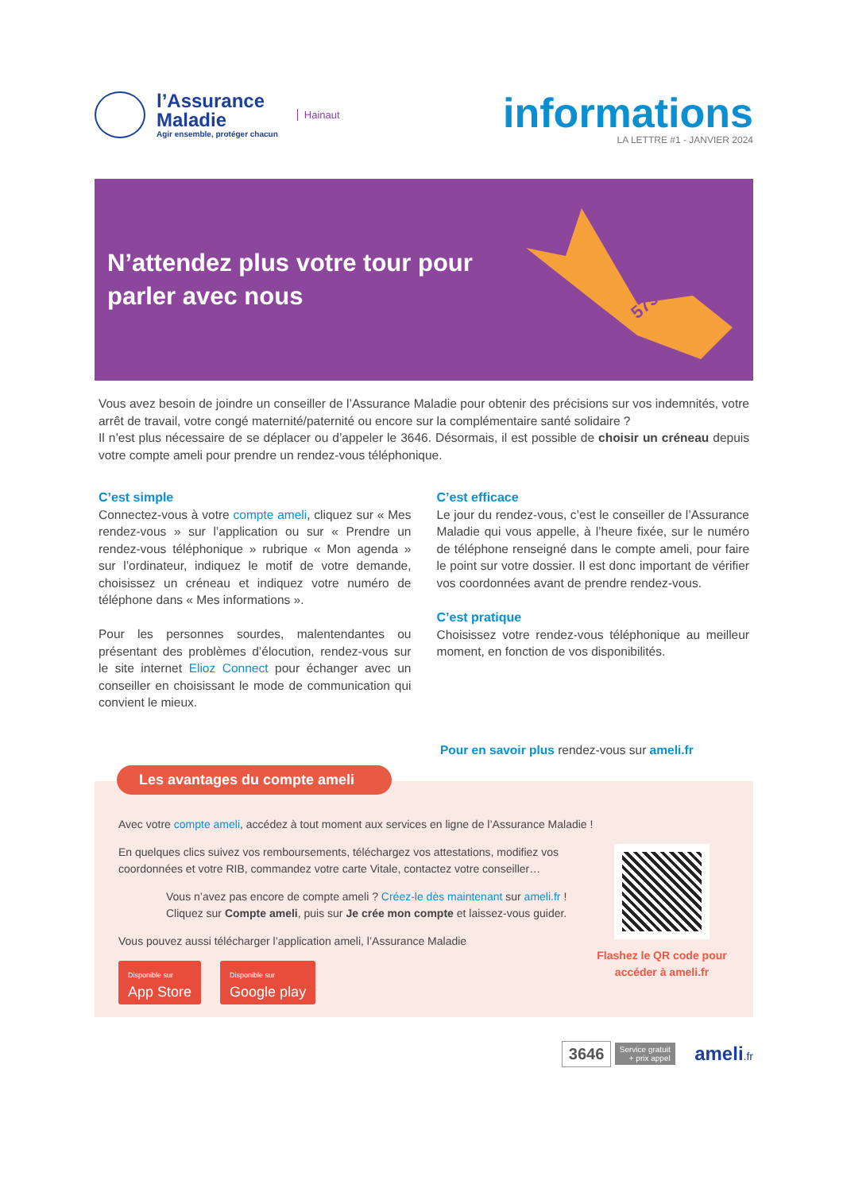l’Assurance
Maladie
Agir ensemble, protéger chacun
Hainaut
informations
LA LETTRE #1 - JANVIER 2024
N’attendez plus votre tour pour
parler avec nous
575
Vous avez besoin de joindre un conseiller de l’Assurance Maladie pour obtenir des précisions sur vos indemnités, votre arrêt de travail, votre congé maternité/paternité ou encore sur la complémentaire santé solidaire ?
Il n’est plus nécessaire de se déplacer ou d’appeler le 3646. Désormais, il est possible de choisir un créneau depuis votre compte ameli pour prendre un rendez-vous téléphonique.
C’est simple
Connectez-vous à votre compte ameli, cliquez sur « Mes rendez-vous » sur l’application ou sur « Prendre un rendez-vous téléphonique » rubrique « Mon agenda » sur l’ordinateur, indiquez le motif de votre demande, choisissez un créneau et indiquez votre numéro de téléphone dans « Mes informations ».
Pour les personnes sourdes, malentendantes ou présentant des problèmes d’élocution, rendez-vous sur le site internet Elioz Connect pour échanger avec un conseiller en choisissant le mode de communication qui convient le mieux.
C’est efficace
Le jour du rendez-vous, c’est le conseiller de l’Assurance Maladie qui vous appelle, à l’heure fixée, sur le numéro de téléphone renseigné dans le compte ameli, pour faire le point sur votre dossier. Il est donc important de vérifier vos coordonnées avant de prendre rendez-vous.
C’est pratique
Choisissez votre rendez-vous téléphonique au meilleur moment, en fonction de vos disponibilités.
Pour en savoir plus rendez-vous sur ameli.fr
Les avantages du compte ameli
Avec votre compte ameli, accédez à tout moment aux services en ligne de l’Assurance Maladie !
Flashez le QR code pour accéder à ameli.fr
En quelques clics suivez vos remboursements, téléchargez vos attestations, modifiez vos coordonnées et votre RIB, commandez votre carte Vitale, contactez votre conseiller…
Vous n’avez pas encore de compte ameli ? Créez-le dès maintenant sur ameli.fr !
Cliquez sur Compte ameli, puis sur Je crée mon compte et laissez-vous guider.
Vous pouvez aussi télécharger l’application ameli, l’Assurance Maladie
Disponible sur
App Store Disponible sur
Google play
3646 Service gratuit
+ prix appel ameli.fr